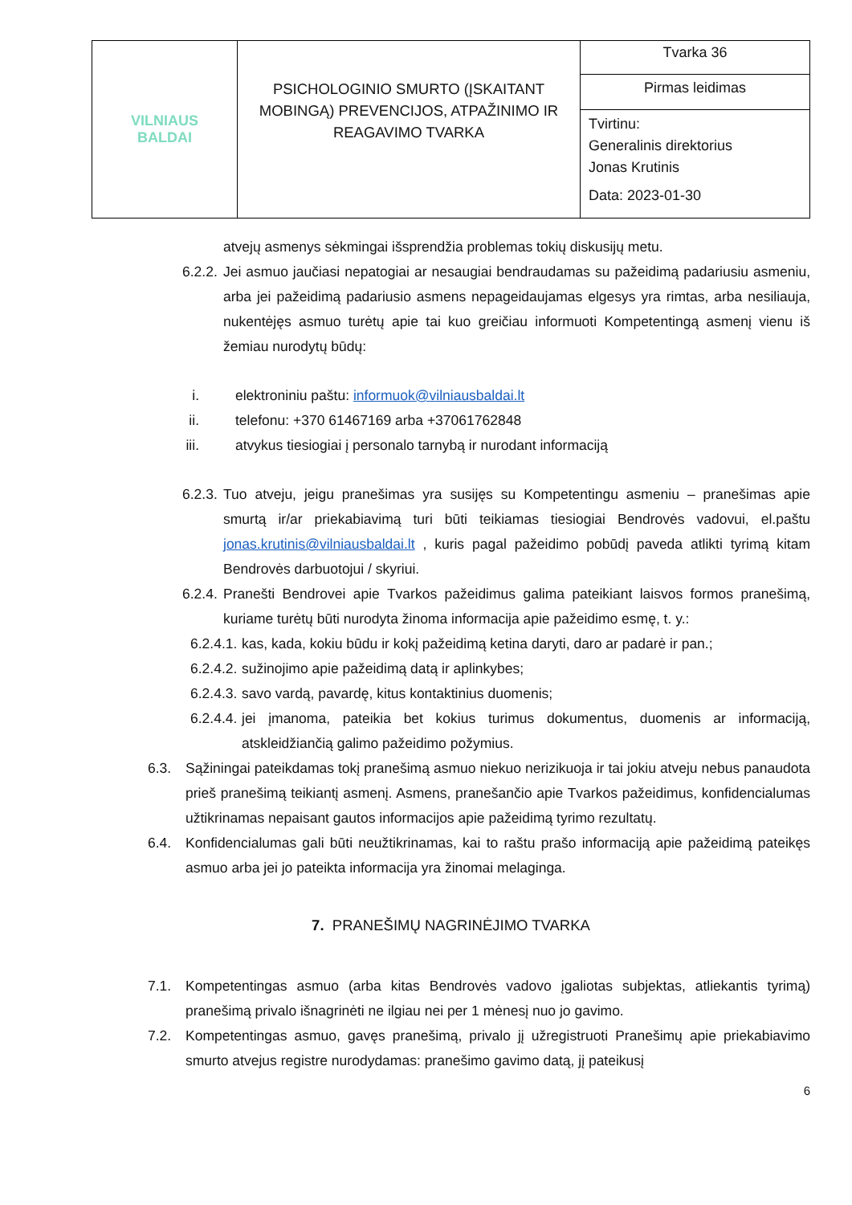| VILNIAUS BALDAI | PSICHOLOGINIO SMURTO (ĮSKAITANT MOBINGĄ) PREVENCIJOS, ATPAŽINIMO IR REAGAVIMO TVARKA | Tvarka 36 Pirmas leidimas Tvirtinu: Generalinis direktorius Jonas Krutinis Data: 2023-01-30 |
atvejų asmenys sėkmingai išsprendžia problemas tokių diskusijų metu.
6.2.2. Jei asmuo jaučiasi nepatogiai ar nesaugiai bendraudamas su pažeidimą padariusiu asmeniu, arba jei pažeidimą padariusio asmens nepageidaujamas elgesys yra rimtas, arba nesiliauja, nukentėjęs asmuo turėtų apie tai kuo greičiau informuoti Kompetentingą asmenį vienu iš žemiau nurodytų būdų:
i. elektroniniu paštu: informuok@vilniausbaldai.lt
ii. telefonu: +370 61467169 arba +37061762848
iii. atvykus tiesiogiai į personalo tarnybą ir nurodant informaciją
6.2.3. Tuo atveju, jeigu pranešimas yra susijęs su Kompetentingu asmeniu – pranešimas apie smurtą ir/ar priekabiavimą turi būti teikiamas tiesiogiai Bendrovės vadovui, el.paštu jonas.krutinis@vilniausbaldai.lt , kuris pagal pažeidimo pobūdį paveda atlikti tyrimą kitam Bendrovės darbuotojui / skyriui.
6.2.4. Pranešti Bendrovei apie Tvarkos pažeidimus galima pateikiant laisvos formos pranešimą, kuriame turėtų būti nurodyta žinoma informacija apie pažeidimo esmę, t. y.:
6.2.4.1. kas, kada, kokiu būdu ir kokį pažeidimą ketina daryti, daro ar padarė ir pan.;
6.2.4.2. sužinojimo apie pažeidimą datą ir aplinkybes;
6.2.4.3. savo vardą, pavardę, kitus kontaktinius duomenis;
6.2.4.4. jei įmanoma, pateikia bet kokius turimus dokumentus, duomenis ar informaciją, atskleidžiančią galimo pažeidimo požymius.
6.3. Sąžiningai pateikdamas tokį pranešimą asmuo niekuo nerizikuoja ir tai jokiu atveju nebus panaudota prieš pranešimą teikiantį asmenį. Asmens, pranešančio apie Tvarkos pažeidimus, konfidencialumas užtikrinamas nepaisant gautos informacijos apie pažeidimą tyrimo rezultatų.
6.4. Konfidencialumas gali būti neužtikrinamas, kai to raštu prašo informaciją apie pažeidimą pateikęs asmuo arba jei jo pateikta informacija yra žinomai melaginga.
7. PRANEŠIMŲ NAGRINĖJIMO TVARKA
7.1. Kompetentingas asmuo (arba kitas Bendrovės vadovo įgaliotas subjektas, atliekantis tyrimą) pranešimą privalo išnagrinėti ne ilgiau nei per 1 mėnesį nuo jo gavimo.
7.2. Kompetentingas asmuo, gavęs pranešimą, privalo jį užregistruoti Pranešimų apie priekabiavimo smurto atvejus registre nurodydamas: pranešimo gavimo datą, jį pateikusį
6